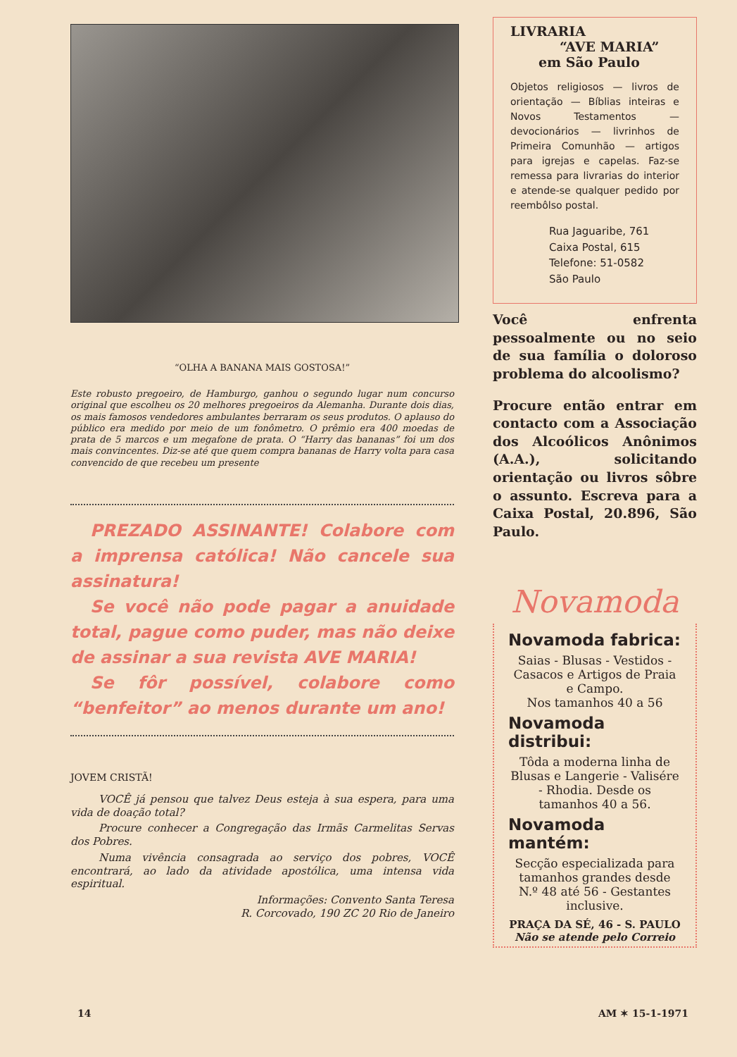“OLHA A BANANA MAIS GOSTOSA!”
Este robusto pregoeiro, de Hamburgo, ganhou o segundo lugar num concurso original que escolheu os 20 melhores pregoeiros da Alemanha. Durante dois dias, os mais famosos vendedores ambulantes berraram os seus produtos. O aplauso do público era medido por meio de um fonômetro. O prêmio era 400 moedas de prata de 5 marcos e um megafone de prata. O “Harry das bananas” foi um dos mais convincentes. Diz-se até que quem compra bananas de Harry volta para casa convencido de que recebeu um presente
PREZADO ASSINANTE! Colabore com a imprensa católica! Não cancele sua assinatura!
Se você não pode pagar a anuidade total, pague como puder, mas não deixe de assinar a sua revista AVE MARIA!
Se fôr possível, colabore como “benfeitor” ao menos durante um ano!
JOVEM CRISTÃ!
VOCÊ já pensou que talvez Deus esteja à sua espera, para uma vida de doação total?
Procure conhecer a Congregação das Irmãs Carmelitas Servas dos Pobres.
Numa vivência consagrada ao serviço dos pobres, VOCÊ encontrará, ao lado da atividade apostólica, uma intensa vida espiritual.
Informações: Convento Santa Teresa
R. Corcovado, 190 ZC 20 Rio de Janeiro
LIVRARIA
“AVE MARIA”
em São Paulo
Objetos religiosos — livros de orientação — Bíblias inteiras e Novos Testamentos — devocionários — livrinhos de Primeira Comunhão — artigos para igrejas e capelas. Faz-se remessa para livrarias do interior e atende-se qualquer pedido por reembôlso postal.
Rua Jaguaribe, 761
Caixa Postal, 615
Telefone: 51-0582
São Paulo
Você enfrenta pessoalmente ou no seio de sua família o doloroso problema do alcoolismo?
Procure então entrar em contacto com a Associação dos Alcoólicos Anônimos (A.A.), solicitando orientação ou livros sôbre o assunto. Escreva para a Caixa Postal, 20.896, São Paulo.
Novamoda
Novamoda fabrica:
Saias - Blusas - Vestidos - Casacos e Artigos de Praia e Campo.
Nos tamanhos 40 a 56
Novamoda distribui:
Tôda a moderna linha de Blusas e Langerie - Valisére - Rhodia. Desde os tamanhos 40 a 56.
Novamoda mantém:
Secção especializada para tamanhos grandes desde N.º 48 até 56 - Gestantes inclusive.
PRAÇA DA SÉ, 46 - S. PAULO
Não se atende pelo Correio
14 AM ✶ 15-1-1971